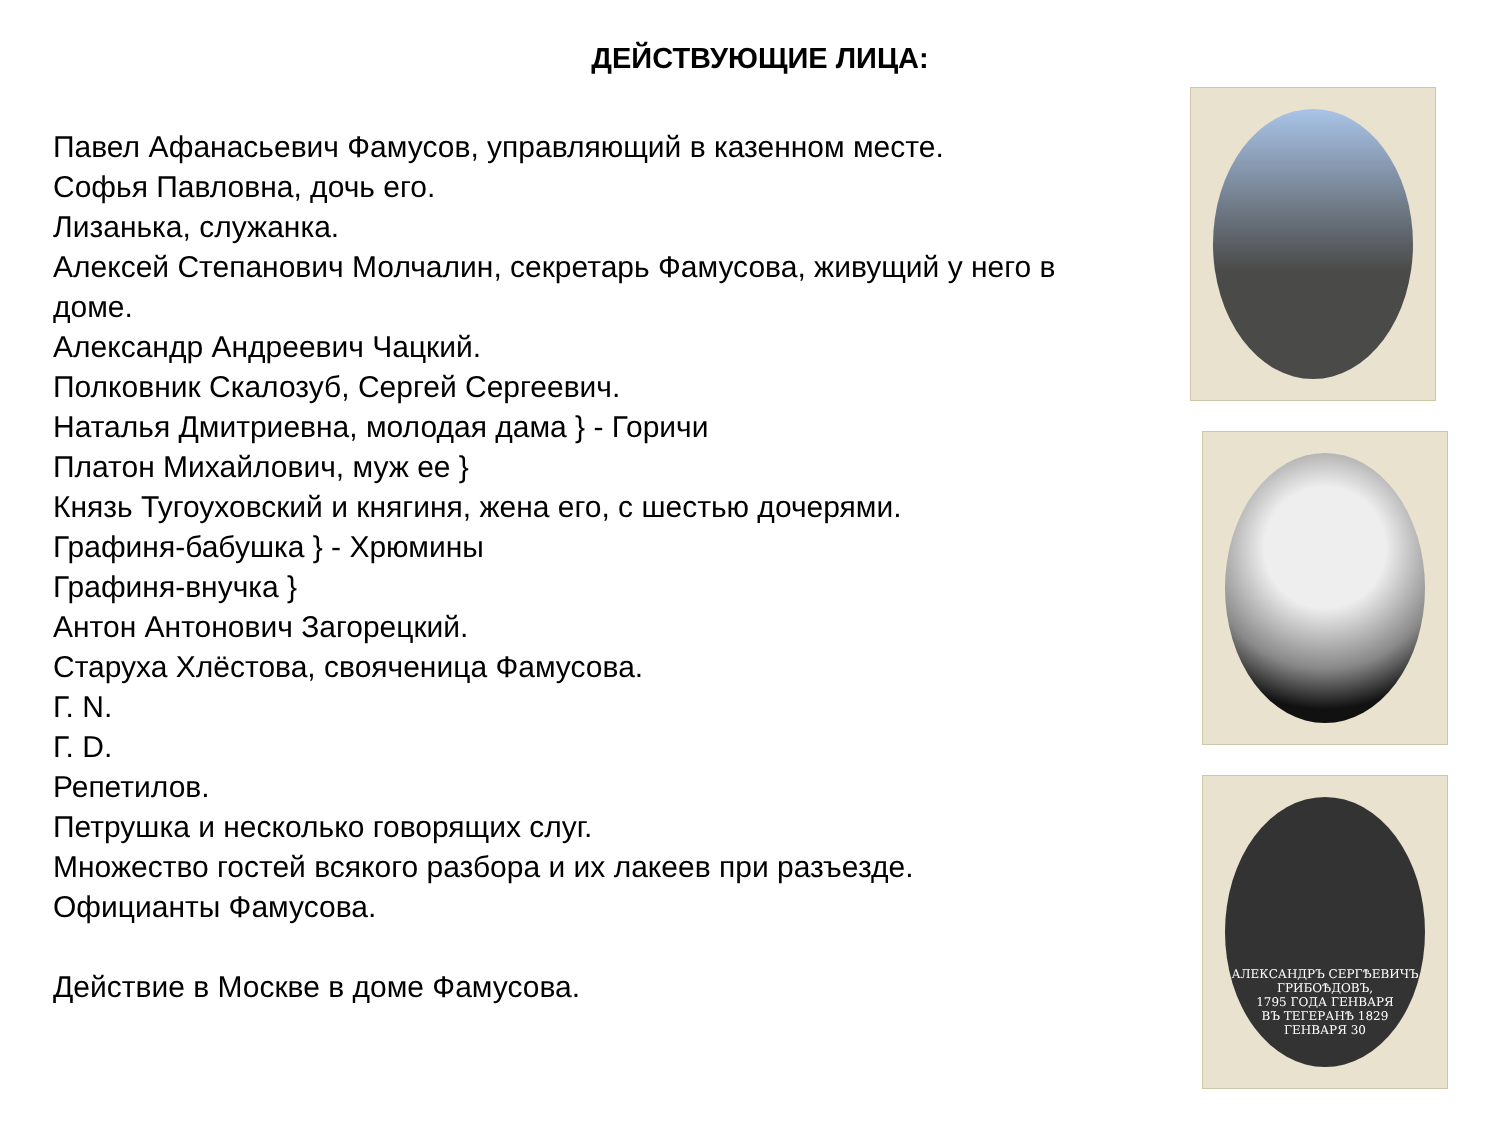ДЕЙСТВУЮЩИЕ ЛИЦА:
Павел Афанасьевич Фамусов, управляющий в казенном месте.
Софья Павловна, дочь его.
Лизанька, служанка.
Алексей Степанович Молчалин, секретарь Фамусова, живущий у него в доме.
Александр Андреевич Чацкий.
Полковник Скалозуб, Сергей Сергеевич.
Наталья Дмитриевна, молодая дама } - Горичи
Платон Михайлович, муж ее }
Князь Тугоуховский и княгиня, жена его, с шестью дочерями.
Графиня-бабушка } - Хрюмины
Графиня-внучка }
Антон Антонович Загорецкий.
Старуха Хлёстова, свояченица Фамусова.
Г. N.
Г. D.
Репетилов.
Петрушка и несколько говорящих слуг.
Множество гостей всякого разбора и их лакеев при разъезде.
Официанты Фамусова.
Действие в Москве в доме Фамусова.
АЛЕКСАНДРЪ СЕРГѢЕВИЧЪ
ГРИБОѢДОВЪ,
1795 ГОДА ГЕНВАРЯ
ВЪ ТЕГЕРАНѢ 1829
ГЕНВАРЯ 30